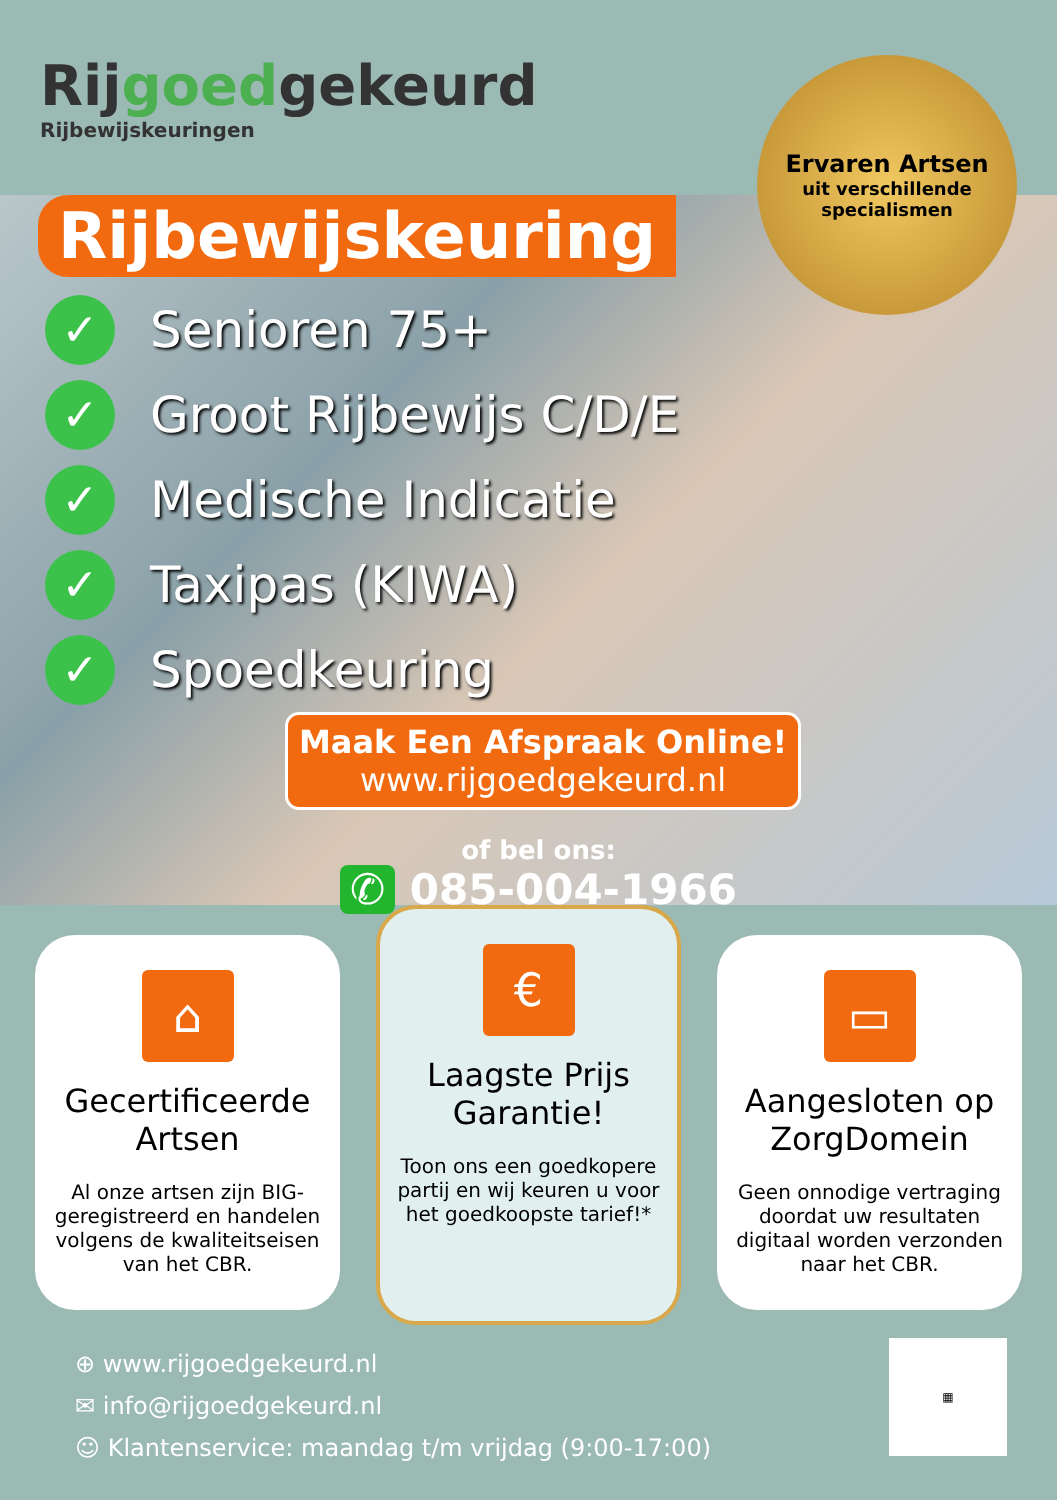Rijgoedgekeurd
Rijbewijskeuringen
Ervaren Artsen
uit verschillende
specialismen
Rijbewijskeuring
✓ Senioren 75+
✓ Groot Rijbewijs C/D/E
✓ Medische Indicatie
✓ Taxipas (KIWA)
✓ Spoedkeuring
Maak Een Afspraak Online!
www.rijgoedgekeurd.nl
of bel ons:
✆ 085-004-1966
⌂
Gecertificeerde Artsen
Al onze artsen zijn BIG-geregistreerd en handelen volgens de kwaliteitseisen van het CBR.
€
Laagste Prijs Garantie!
Toon ons een goedkopere partij en wij keuren u voor het goedkoopste tarief!*
▭
Aangesloten op ZorgDomein
Geen onnodige vertraging doordat uw resultaten digitaal worden verzonden naar het CBR.
⊕ www.rijgoedgekeurd.nl
✉ info@rijgoedgekeurd.nl
☺ Klantenservice: maandag t/m vrijdag (9:00-17:00)
▦